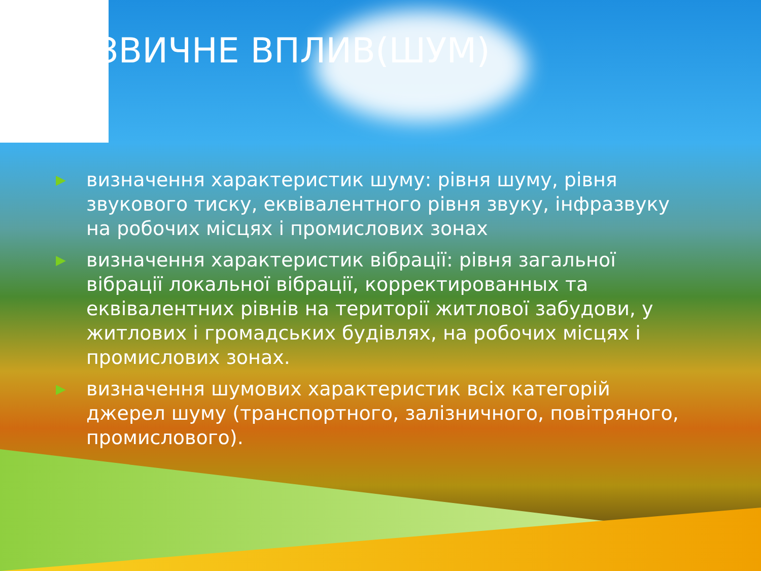ЗВИЧНЕ ВПЛИВ(ШУМ)
▶ визначення характеристик шуму: рівня шуму, рівня звукового тиску, еквівалентного рівня звуку, інфразвуку на робочих місцях і промислових зонах
▶ визначення характеристик вібрації: рівня загальної вібрації локальної вібрації, корректированных та еквівалентних рівнів на території житлової забудови, у житлових і громадських будівлях, на робочих місцях і промислових зонах.
▶ визначення шумових характеристик всіх категорій джерел шуму (транспортного, залізничного, повітряного, промислового).